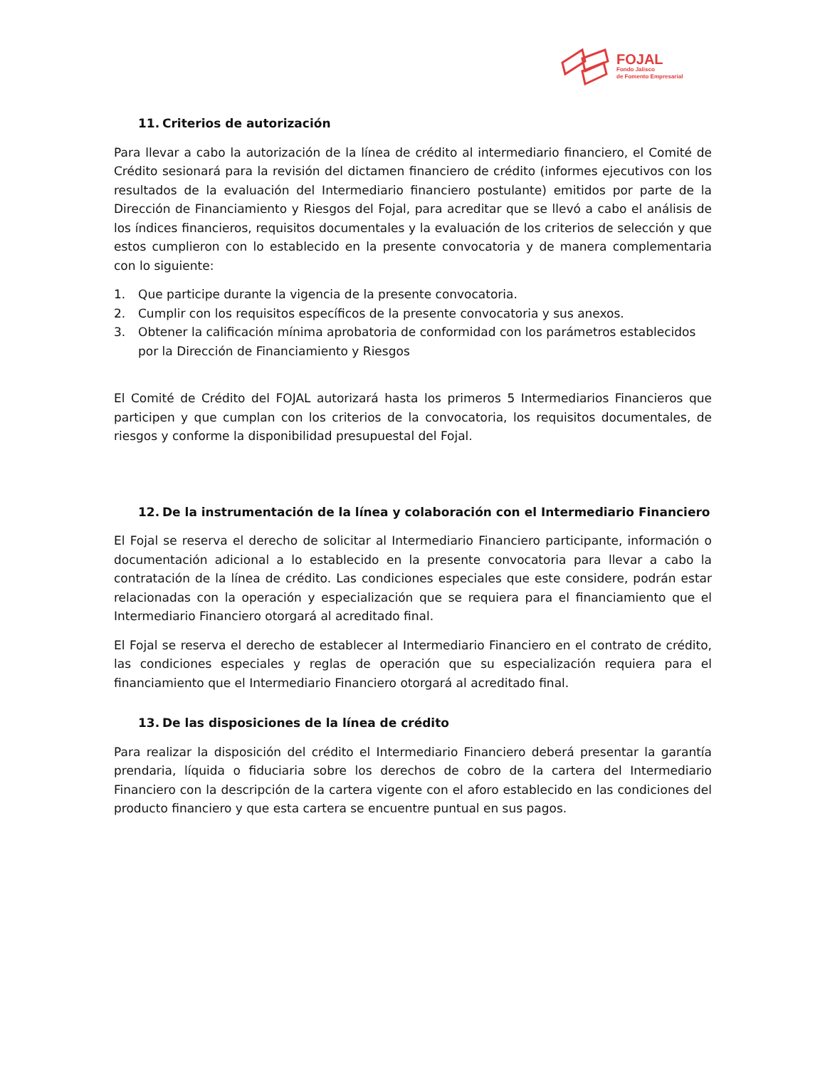FOJAL
Fondo Jalisco
de Fomento Empresarial
11. Criterios de autorización
Para llevar a cabo la autorización de la línea de crédito al intermediario financiero, el Comité de Crédito sesionará para la revisión del dictamen financiero de crédito (informes ejecutivos con los resultados de la evaluación del Intermediario financiero postulante) emitidos por parte de la Dirección de Financiamiento y Riesgos del Fojal, para acreditar que se llevó a cabo el análisis de los índices financieros, requisitos documentales y la evaluación de los criterios de selección y que estos cumplieron con lo establecido en la presente convocatoria y de manera complementaria con lo siguiente:
1. Que participe durante la vigencia de la presente convocatoria.
2. Cumplir con los requisitos específicos de la presente convocatoria y sus anexos.
3. Obtener la calificación mínima aprobatoria de conformidad con los parámetros establecidos por la Dirección de Financiamiento y Riesgos
El Comité de Crédito del FOJAL autorizará hasta los primeros 5 Intermediarios Financieros que participen y que cumplan con los criterios de la convocatoria, los requisitos documentales, de riesgos y conforme la disponibilidad presupuestal del Fojal.
12. De la instrumentación de la línea y colaboración con el Intermediario Financiero
El Fojal se reserva el derecho de solicitar al Intermediario Financiero participante, información o documentación adicional a lo establecido en la presente convocatoria para llevar a cabo la contratación de la línea de crédito. Las condiciones especiales que este considere, podrán estar relacionadas con la operación y especialización que se requiera para el financiamiento que el Intermediario Financiero otorgará al acreditado final.
El Fojal se reserva el derecho de establecer al Intermediario Financiero en el contrato de crédito, las condiciones especiales y reglas de operación que su especialización requiera para el financiamiento que el Intermediario Financiero otorgará al acreditado final.
13. De las disposiciones de la línea de crédito
Para realizar la disposición del crédito el Intermediario Financiero deberá presentar la garantía prendaria, líquida o fiduciaria sobre los derechos de cobro de la cartera del Intermediario Financiero con la descripción de la cartera vigente con el aforo establecido en las condiciones del producto financiero y que esta cartera se encuentre puntual en sus pagos.